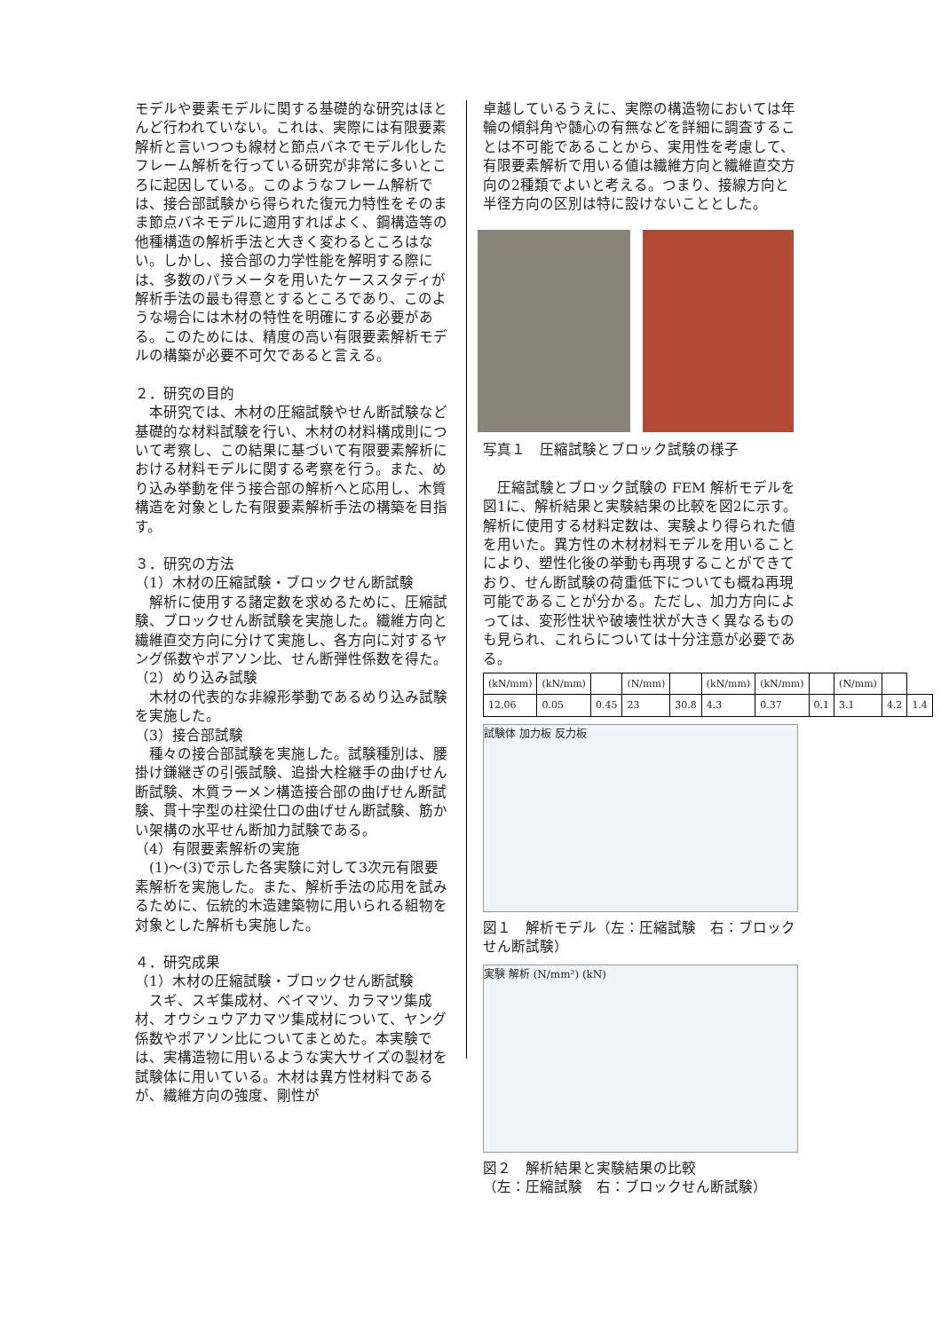モデルや要素モデルに関する基礎的な研究はほとんど行われていない。これは、実際には有限要素解析と言いつつも線材と節点バネでモデル化したフレーム解析を行っている研究が非常に多いところに起因している。このようなフレーム解析では、接合部試験から得られた復元力特性をそのまま節点バネモデルに適用すればよく、鋼構造等の他種構造の解析手法と大きく変わるところはない。しかし、接合部の力学性能を解明する際には、多数のパラメータを用いたケーススタディが解析手法の最も得意とするところであり、このような場合には木材の特性を明確にする必要がある。このためには、精度の高い有限要素解析モデルの構築が必要不可欠であると言える。
２．研究の目的
　本研究では、木材の圧縮試験やせん断試験など基礎的な材料試験を行い、木材の材料構成則について考察し、この結果に基づいて有限要素解析における材料モデルに関する考察を行う。また、めり込み挙動を伴う接合部の解析へと応用し、木質構造を対象とした有限要素解析手法の構築を目指す。
３．研究の方法
（1）木材の圧縮試験・ブロックせん断試験
　解析に使用する諸定数を求めるために、圧縮試験、ブロックせん断試験を実施した。繊維方向と繊維直交方向に分けて実施し、各方向に対するヤング係数やポアソン比、せん断弾性係数を得た。
（2）めり込み試験
　木材の代表的な非線形挙動であるめり込み試験を実施した。
（3）接合部試験
　種々の接合部試験を実施した。試験種別は、腰掛け鎌継ぎの引張試験、追掛大栓継手の曲げせん断試験、木質ラーメン構造接合部の曲げせん断試験、貫十字型の柱梁仕口の曲げせん断試験、筋かい架構の水平せん断加力試験である。
（4）有限要素解析の実施
　(1)～(3)で示した各実験に対して3次元有限要素解析を実施した。また、解析手法の応用を試みるために、伝統的木造建築物に用いられる組物を対象とした解析も実施した。
４．研究成果
（1）木材の圧縮試験・ブロックせん断試験
　スギ、スギ集成材、ベイマツ、カラマツ集成材、オウシュウアカマツ集成材について、ヤング係数やポアソン比についてまとめた。本実験では、実構造物に用いるような実大サイズの製材を試験体に用いている。木材は異方性材料であるが、繊維方向の強度、剛性が
卓越しているうえに、実際の構造物においては年輪の傾斜角や髄心の有無などを詳細に調査することは不可能であることから、実用性を考慮して、有限要素解析で用いる値は繊維方向と繊維直交方向の2種類でよいと考える。つまり、接線方向と半径方向の区別は特に設けないこととした。
写真１　圧縮試験とブロック試験の様子
　圧縮試験とブロック試験の FEM 解析モデルを図1に、解析結果と実験結果の比較を図2に示す。解析に使用する材料定数は、実験より得られた値を用いた。異方性の木材材料モデルを用いることにより、塑性化後の挙動も再現することができており、せん断試験の荷重低下についても概ね再現可能であることが分かる。ただし、加力方向によっては、変形性状や破壊性状が大きく異なるものも見られ、これらについては十分注意が必要である。
| (kN/mm) | (kN/mm) | | (N/mm) | | (kN/mm) | (kN/mm) | | (N/mm) | | |
| 12.06 | 0.05 | 0.45 | 23 | 30.8 | 4.3 | 0.37 | 0.1 | 3.1 | 4.2 | 1.4 |
試験体 加力板 反力板
図１　解析モデル（左：圧縮試験　右：ブロックせん断試験）
実験 解析 (N/mm²) (kN)
図２　解析結果と実験結果の比較
（左：圧縮試験　右：ブロックせん断試験）